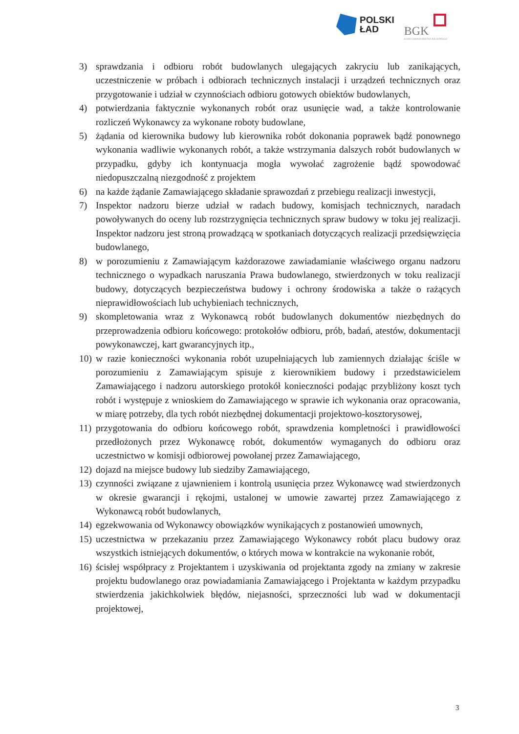POLSKI
ŁAD
BGK
BANK GOSPODARSTWA KRAJOWEGO
3) sprawdzania i odbioru robót budowlanych ulegających zakryciu lub zanikających, uczestniczenie w próbach i odbiorach technicznych instalacji i urządzeń technicznych oraz przygotowanie i udział w czynnościach odbioru gotowych obiektów budowlanych,
4) potwierdzania faktycznie wykonanych robót oraz usunięcie wad, a także kontrolowanie rozliczeń Wykonawcy za wykonane roboty budowlane,
5) żądania od kierownika budowy lub kierownika robót dokonania poprawek bądź ponownego wykonania wadliwie wykonanych robót, a także wstrzymania dalszych robót budowlanych w przypadku, gdyby ich kontynuacja mogła wywołać zagrożenie bądź spowodować niedopuszczalną niezgodność z projektem
6) na każde żądanie Zamawiającego składanie sprawozdań z przebiegu realizacji inwestycji,
7) Inspektor nadzoru bierze udział w radach budowy, komisjach technicznych, naradach powoływanych do oceny lub rozstrzygnięcia technicznych spraw budowy w toku jej realizacji. Inspektor nadzoru jest stroną prowadzącą w spotkaniach dotyczących realizacji przedsięwzięcia budowlanego,
8) w porozumieniu z Zamawiającym każdorazowe zawiadamianie właściwego organu nadzoru technicznego o wypadkach naruszania Prawa budowlanego, stwierdzonych w toku realizacji budowy, dotyczących bezpieczeństwa budowy i ochrony środowiska a także o rażących nieprawidłowościach lub uchybieniach technicznych,
9) skompletowania wraz z Wykonawcą robót budowlanych dokumentów niezbędnych do przeprowadzenia odbioru końcowego: protokołów odbioru, prób, badań, atestów, dokumentacji powykonawczej, kart gwarancyjnych itp.,
10) w razie konieczności wykonania robót uzupełniających lub zamiennych działając ściśle w porozumieniu z Zamawiającym spisuje z kierownikiem budowy i przedstawicielem Zamawiającego i nadzoru autorskiego protokół konieczności podając przybliżony koszt tych robót i występuje z wnioskiem do Zamawiającego w sprawie ich wykonania oraz opracowania, w miarę potrzeby, dla tych robót niezbędnej dokumentacji projektowo-kosztorysowej,
11) przygotowania do odbioru końcowego robót, sprawdzenia kompletności i prawidłowości przedłożonych przez Wykonawcę robót, dokumentów wymaganych do odbioru oraz uczestnictwo w komisji odbiorowej powołanej przez Zamawiającego,
12) dojazd na miejsce budowy lub siedziby Zamawiającego,
13) czynności związane z ujawnieniem i kontrolą usunięcia przez Wykonawcę wad stwierdzonych w okresie gwarancji i rękojmi, ustalonej w umowie zawartej przez Zamawiającego z Wykonawcą robót budowlanych,
14) egzekwowania od Wykonawcy obowiązków wynikających z postanowień umownych,
15) uczestnictwa w przekazaniu przez Zamawiającego Wykonawcy robót placu budowy oraz wszystkich istniejących dokumentów, o których mowa w kontrakcie na wykonanie robót,
16) ścisłej współpracy z Projektantem i uzyskiwania od projektanta zgody na zmiany w zakresie projektu budowlanego oraz powiadamiania Zamawiającego i Projektanta w każdym przypadku stwierdzenia jakichkolwiek błędów, niejasności, sprzeczności lub wad w dokumentacji projektowej,
3